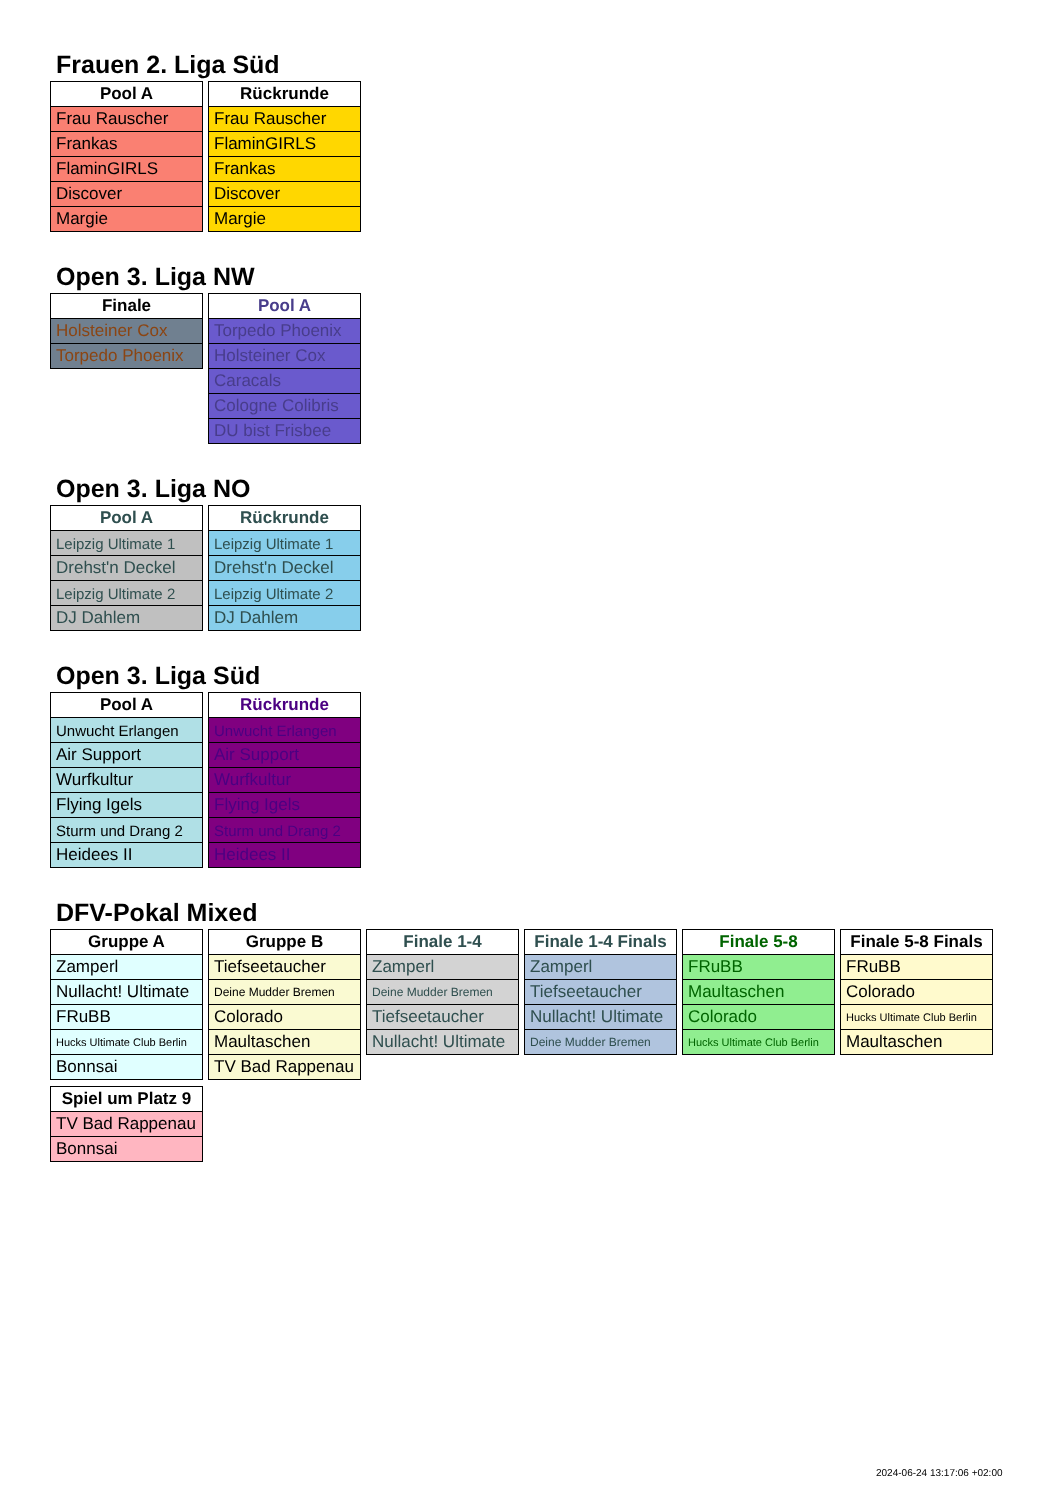Frauen 2. Liga Süd
| Pool A |
| --- |
| Frau Rauscher |
| Frankas |
| FlaminGIRLS |
| Discover |
| Margie |
| Rückrunde |
| --- |
| Frau Rauscher |
| FlaminGIRLS |
| Frankas |
| Discover |
| Margie |
Open 3. Liga NW
| Finale |
| --- |
| Holsteiner Cox |
| Torpedo Phoenix |
| Pool A |
| --- |
| Torpedo Phoenix |
| Holsteiner Cox |
| Caracals |
| Cologne Colibris |
| DU bist Frisbee |
Open 3. Liga NO
| Pool A |
| --- |
| Leipzig Ultimate 1 |
| Drehst'n Deckel |
| Leipzig Ultimate 2 |
| DJ Dahlem |
| Rückrunde |
| --- |
| Leipzig Ultimate 1 |
| Drehst'n Deckel |
| Leipzig Ultimate 2 |
| DJ Dahlem |
Open 3. Liga Süd
| Pool A |
| --- |
| Unwucht Erlangen |
| Air Support |
| Wurfkultur |
| Flying Igels |
| Sturm und Drang 2 |
| Heidees II |
| Rückrunde |
| --- |
| Unwucht Erlangen |
| Air Support |
| Wurfkultur |
| Flying Igels |
| Sturm und Drang 2 |
| Heidees II |
DFV-Pokal Mixed
| Gruppe A |
| --- |
| Zamperl |
| Nullacht! Ultimate |
| FRuBB |
| Hucks Ultimate Club Berlin |
| Bonnsai |
| Gruppe B |
| --- |
| Tiefseetaucher |
| Deine Mudder Bremen |
| Colorado |
| Maultaschen |
| TV Bad Rappenau |
| Finale 1-4 |
| --- |
| Zamperl |
| Deine Mudder Bremen |
| Tiefseetaucher |
| Nullacht! Ultimate |
| Finale 1-4 Finals |
| --- |
| Zamperl |
| Tiefseetaucher |
| Nullacht! Ultimate |
| Deine Mudder Bremen |
| Finale 5-8 |
| --- |
| FRuBB |
| Maultaschen |
| Colorado |
| Hucks Ultimate Club Berlin |
| Finale 5-8 Finals |
| --- |
| FRuBB |
| Colorado |
| Hucks Ultimate Club Berlin |
| Maultaschen |
| Spiel um Platz 9 |
| --- |
| TV Bad Rappenau |
| Bonnsai |
2024-06-24 13:17:06 +02:00